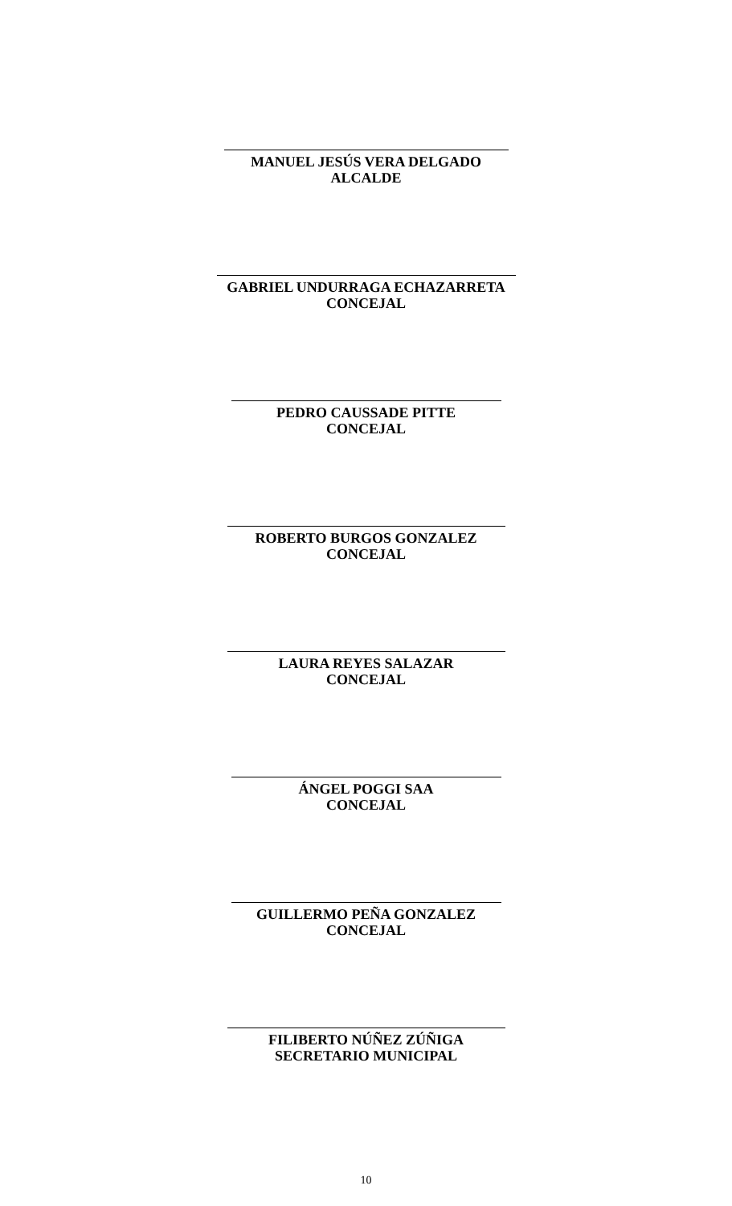MANUEL JESÚS VERA DELGADO
ALCALDE
GABRIEL UNDURRAGA ECHAZARRETA
CONCEJAL
PEDRO CAUSSADE PITTE
CONCEJAL
ROBERTO BURGOS GONZALEZ
CONCEJAL
LAURA REYES SALAZAR
CONCEJAL
ÁNGEL POGGI SAA
CONCEJAL
GUILLERMO PEÑA GONZALEZ
CONCEJAL
FILIBERTO NÚÑEZ ZÚÑIGA
SECRETARIO MUNICIPAL
10